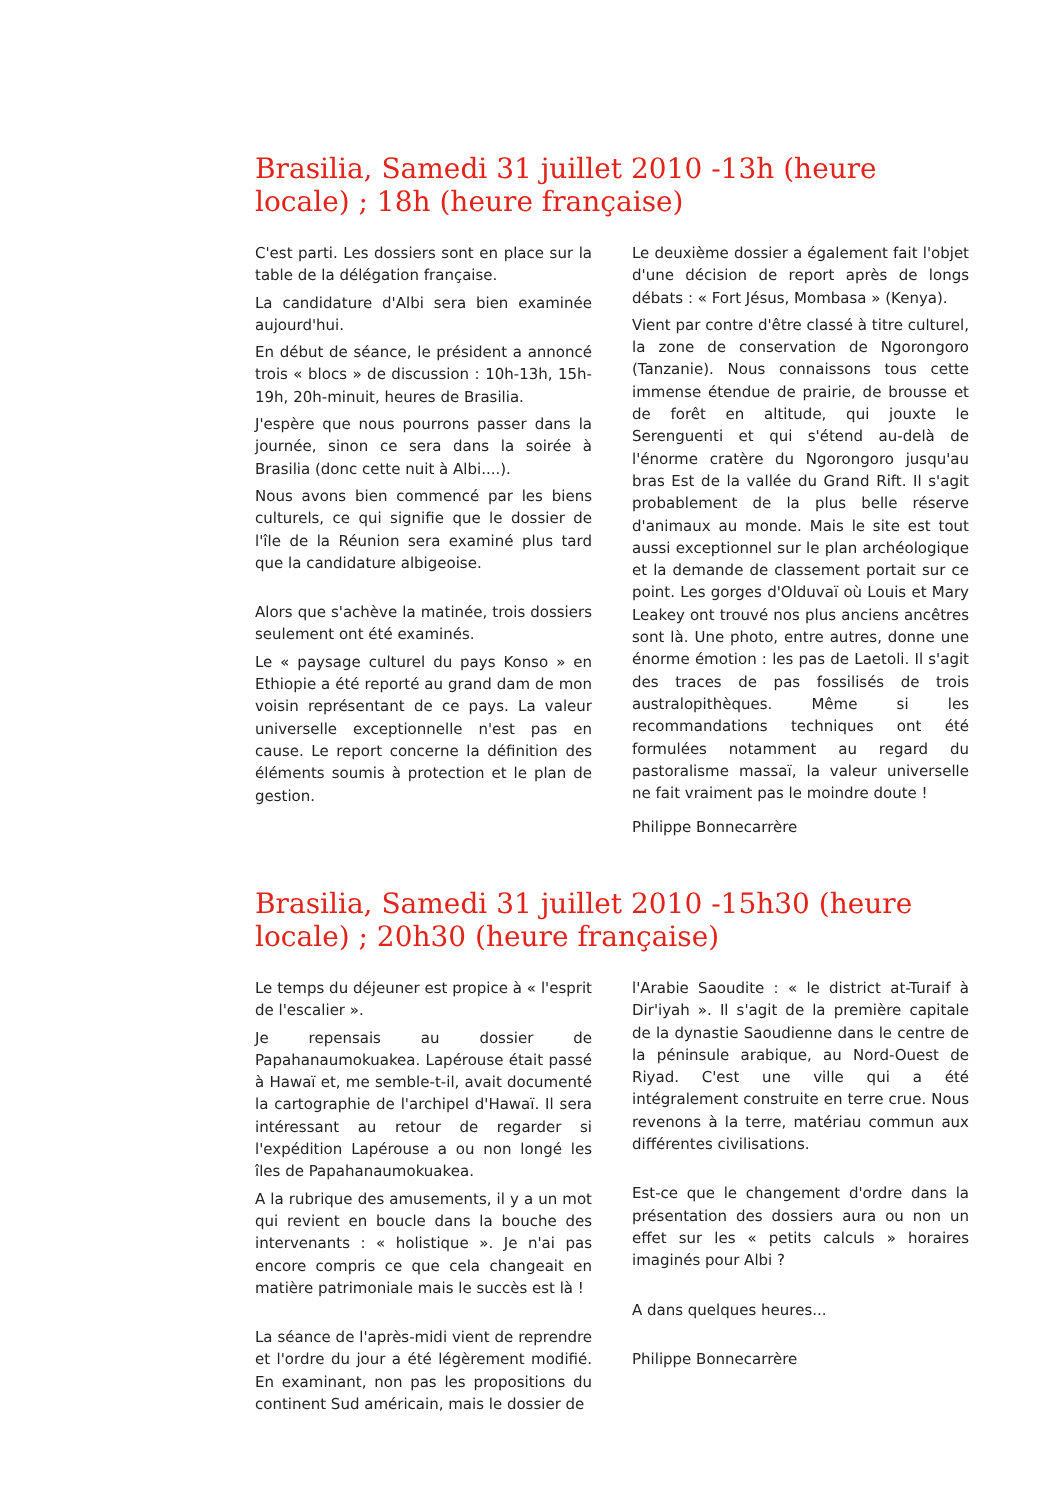Brasilia, Samedi 31 juillet 2010 -13h (heure locale) ; 18h (heure française)
C'est parti. Les dossiers sont en place sur la table de la délégation française.
La candidature d'Albi sera bien examinée aujourd'hui.
En début de séance, le président a annoncé trois « blocs » de discussion : 10h-13h, 15h-19h, 20h-minuit, heures de Brasilia.
J'espère que nous pourrons passer dans la journée, sinon ce sera dans la soirée à Brasilia (donc cette nuit à Albi....).
Nous avons bien commencé par les biens culturels, ce qui signifie que le dossier de l'île de la Réunion sera examiné plus tard que la candidature albigeoise.
Alors que s'achève la matinée, trois dossiers seulement ont été examinés.
Le « paysage culturel du pays Konso » en Ethiopie a été reporté au grand dam de mon voisin représentant de ce pays. La valeur universelle exceptionnelle n'est pas en cause. Le report concerne la définition des éléments soumis à protection et le plan de gestion.
Le deuxième dossier a également fait l'objet d'une décision de report après de longs débats : « Fort Jésus, Mombasa » (Kenya).
Vient par contre d'être classé à titre culturel, la zone de conservation de Ngorongoro (Tanzanie). Nous connaissons tous cette immense étendue de prairie, de brousse et de forêt en altitude, qui jouxte le Serenguenti et qui s'étend au-delà de l'énorme cratère du Ngorongoro jusqu'au bras Est de la vallée du Grand Rift. Il s'agit probablement de la plus belle réserve d'animaux au monde. Mais le site est tout aussi exceptionnel sur le plan archéologique et la demande de classement portait sur ce point. Les gorges d'Olduvaï où Louis et Mary Leakey ont trouvé nos plus anciens ancêtres sont là. Une photo, entre autres, donne une énorme émotion : les pas de Laetoli. Il s'agit des traces de pas fossilisés de trois australopithèques. Même si les recommandations techniques ont été formulées notamment au regard du pastoralisme massaï, la valeur universelle ne fait vraiment pas le moindre doute !
Philippe Bonnecarrère
Brasilia, Samedi 31 juillet 2010 -15h30 (heure locale) ; 20h30 (heure française)
Le temps du déjeuner est propice à « l'esprit de l'escalier ».
Je repensais au dossier de Papahanaumokuakea. Lapérouse était passé à Hawaï et, me semble-t-il, avait documenté la cartographie de l'archipel d'Hawaï. Il sera intéressant au retour de regarder si l'expédition Lapérouse a ou non longé les îles de Papahanaumokuakea.
A la rubrique des amusements, il y a un mot qui revient en boucle dans la bouche des intervenants : « holistique ». Je n'ai pas encore compris ce que cela changeait en matière patrimoniale mais le succès est là !
La séance de l'après-midi vient de reprendre et l'ordre du jour a été légèrement modifié. En examinant, non pas les propositions du continent Sud américain, mais le dossier de
l'Arabie Saoudite : « le district at-Turaif à Dir'iyah ». Il s'agit de la première capitale de la dynastie Saoudienne dans le centre de la péninsule arabique, au Nord-Ouest de Riyad. C'est une ville qui a été intégralement construite en terre crue. Nous revenons à la terre, matériau commun aux différentes civilisations.
Est-ce que le changement d'ordre dans la présentation des dossiers aura ou non un effet sur les « petits calculs » horaires imaginés pour Albi ?
A dans quelques heures...
Philippe Bonnecarrère